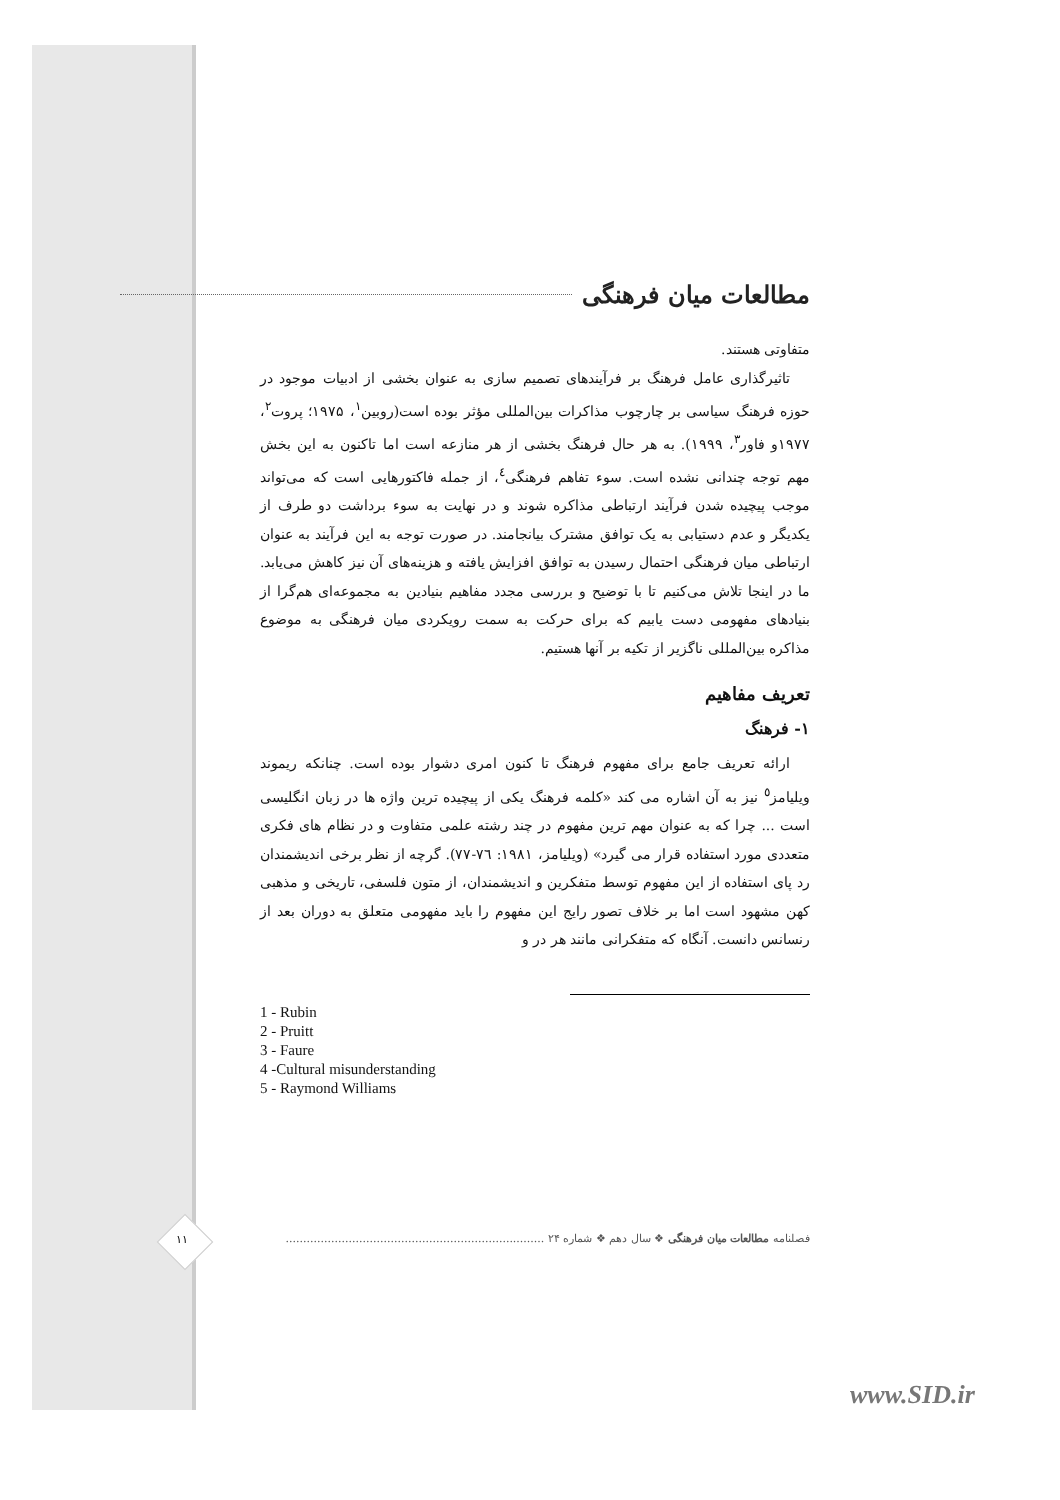مطالعات میان فرهنگی
متفاوتی هستند.
تاثیرگذاری عامل فرهنگ بر فرآیندهای تصمیم سازی به عنوان بخشی از ادبیات موجود در حوزه فرهنگ سیاسی بر چارچوب مذاکرات بین‌المللی مؤثر بوده است(روبین<sup>۱</sup>، ۱۹۷۵؛ پروت<sup>۲</sup>، ۱۹۷۷و فاور<sup>۳</sup>، ۱۹۹۹). به هر حال فرهنگ بخشی از هر منازعه است اما تاکنون به این بخش مهم توجه چندانی نشده است. سوء تفاهم فرهنگی<sup>٤</sup>، از جمله فاکتورهایی است که می‌تواند موجب پیچیده شدن فرآیند ارتباطی مذاکره شوند و در نهایت به سوء برداشت دو طرف از یکدیگر و عدم دستیابی به یک توافق مشترک بیانجامند. در صورت توجه به این فرآیند به عنوان ارتباطی میان فرهنگی احتمال رسیدن به توافق افزایش یافته و هزینه‌های آن نیز کاهش می‌یابد. ما در اینجا تلاش می‌کنیم تا با توضیح و بررسی مجدد مفاهیم بنیادین به مجموعه‌ای هم‌گرا از بنیادهای مفهومی دست یابیم که برای حرکت به سمت رویکردی میان فرهنگی به موضوع مذاکره بین‌المللی ناگزیر از تکیه بر آنها هستیم.
تعریف مفاهیم
۱- فرهنگ
ارائه تعریف جامع برای مفهوم فرهنگ تا کنون امری دشوار بوده است. چنانکه ریموند ویلیامز<sup>٥</sup> نیز به آن اشاره می کند «کلمه فرهنگ یکی از پیچیده ترین واژه ها در زبان انگلیسی است ... چرا که به عنوان مهم ترین مفهوم در چند رشته علمی متفاوت و در نظام های فکری متعددی مورد استفاده قرار می گیرد» (ویلیامز، ۱۹۸۱: ۷٦-۷۷). گرچه از نظر برخی اندیشمندان رد پای استفاده از این مفهوم توسط متفکرین و اندیشمندان، از متون فلسفی، تاریخی و مذهبی کهن مشهود است اما بر خلاف تصور رایج این مفهوم را باید مفهومی متعلق به دوران بعد از رنسانس دانست. آنگاه که متفکرانی مانند هر در و
1 - Rubin
2 - Pruitt
3 - Faure
4 -Cultural misunderstanding
5 - Raymond Williams
فصلنامه مطالعات میان فرهنگی ❖ سال دهم ❖ شماره ۲۴ ..........................................................................
۱۱
www.SID.ir